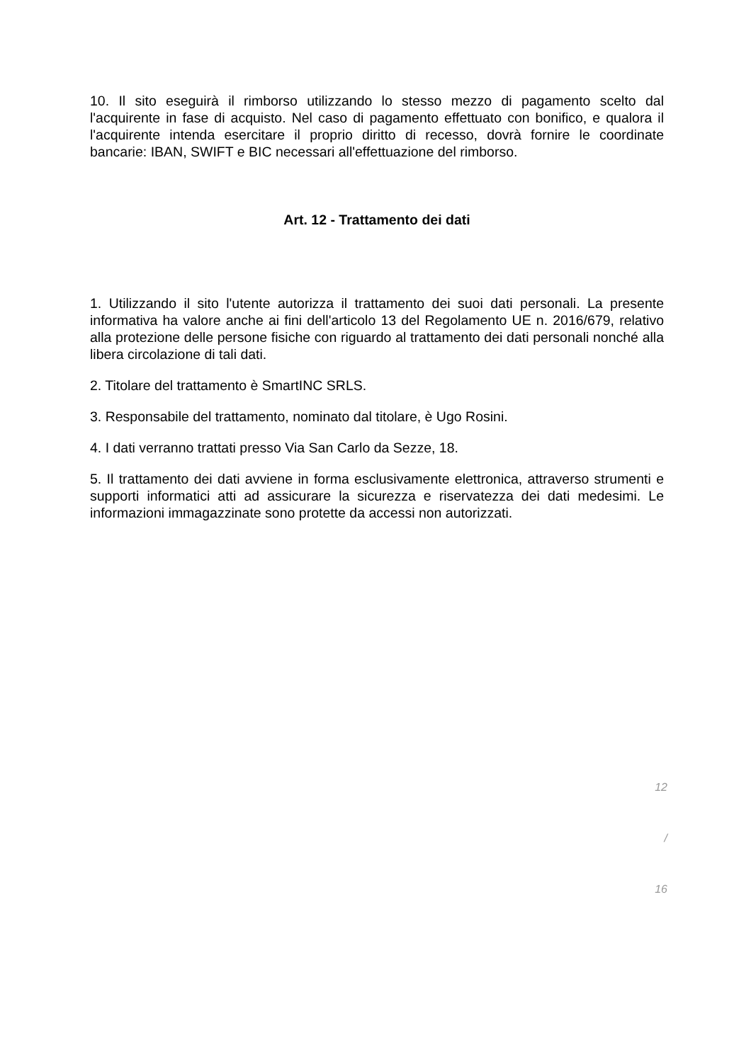10. Il sito eseguirà il rimborso utilizzando lo stesso mezzo di pagamento scelto dal l'acquirente in fase di acquisto. Nel caso di pagamento effettuato con bonifico, e qualora il l'acquirente intenda esercitare il proprio diritto di recesso, dovrà fornire le coordinate bancarie: IBAN, SWIFT e BIC necessari all'effettuazione del rimborso.
Art. 12 - Trattamento dei dati
1. Utilizzando il sito l'utente autorizza il trattamento dei suoi dati personali. La presente informativa ha valore anche ai fini dell'articolo 13 del Regolamento UE n. 2016/679, relativo alla protezione delle persone fisiche con riguardo al trattamento dei dati personali nonché alla libera circolazione di tali dati.
2. Titolare del trattamento è SmartINC SRLS.
3. Responsabile del trattamento, nominato dal titolare, è Ugo Rosini.
4. I dati verranno trattati presso Via San Carlo da Sezze, 18.
5. Il trattamento dei dati avviene in forma esclusivamente elettronica, attraverso strumenti e supporti informatici atti ad assicurare la sicurezza e riservatezza dei dati medesimi. Le informazioni immagazzinate sono protette da accessi non autorizzati.
12
/
16